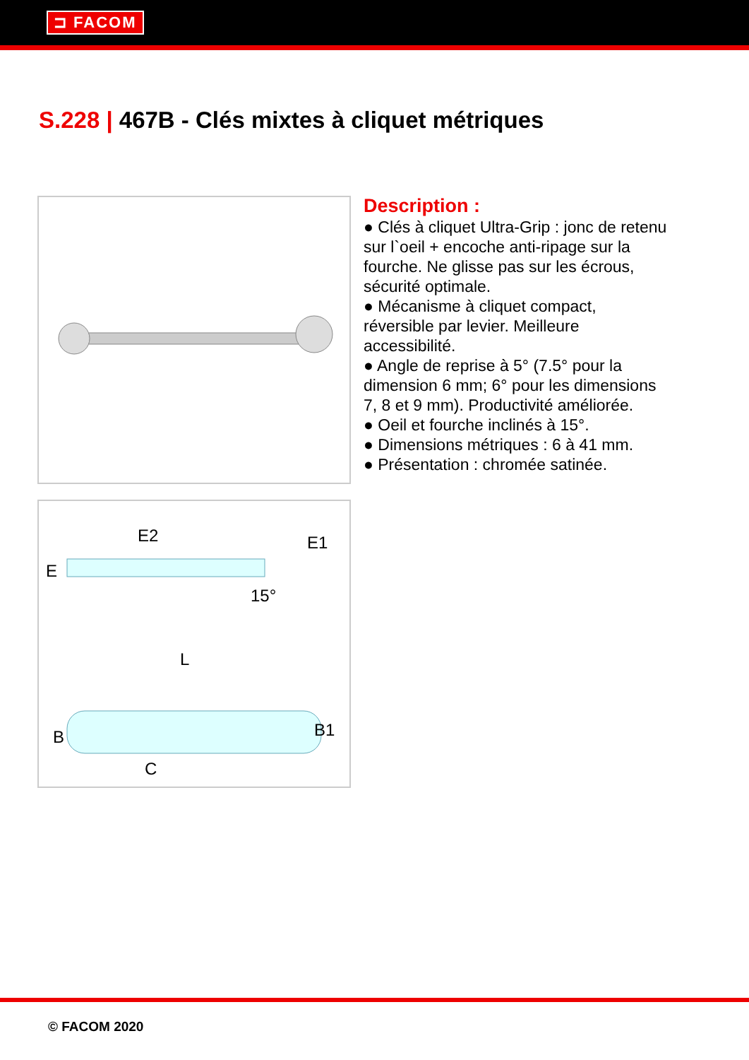⊐ FACOM
S.228 | 467B - Clés mixtes à cliquet métriques
E2
E
E1
15°
L
B
B1
C
Description :
● Clés à cliquet Ultra-Grip : jonc de retenu sur l`oeil + encoche anti-ripage sur la fourche. Ne glisse pas sur les écrous, sécurité optimale.
● Mécanisme à cliquet compact, réversible par levier. Meilleure accessibilité.
● Angle de reprise à 5° (7.5° pour la dimension 6 mm; 6° pour les dimensions 7, 8 et 9 mm). Productivité améliorée.
● Oeil et fourche inclinés à 15°.
● Dimensions métriques : 6 à 41 mm.
● Présentation : chromée satinée.
© FACOM 2020